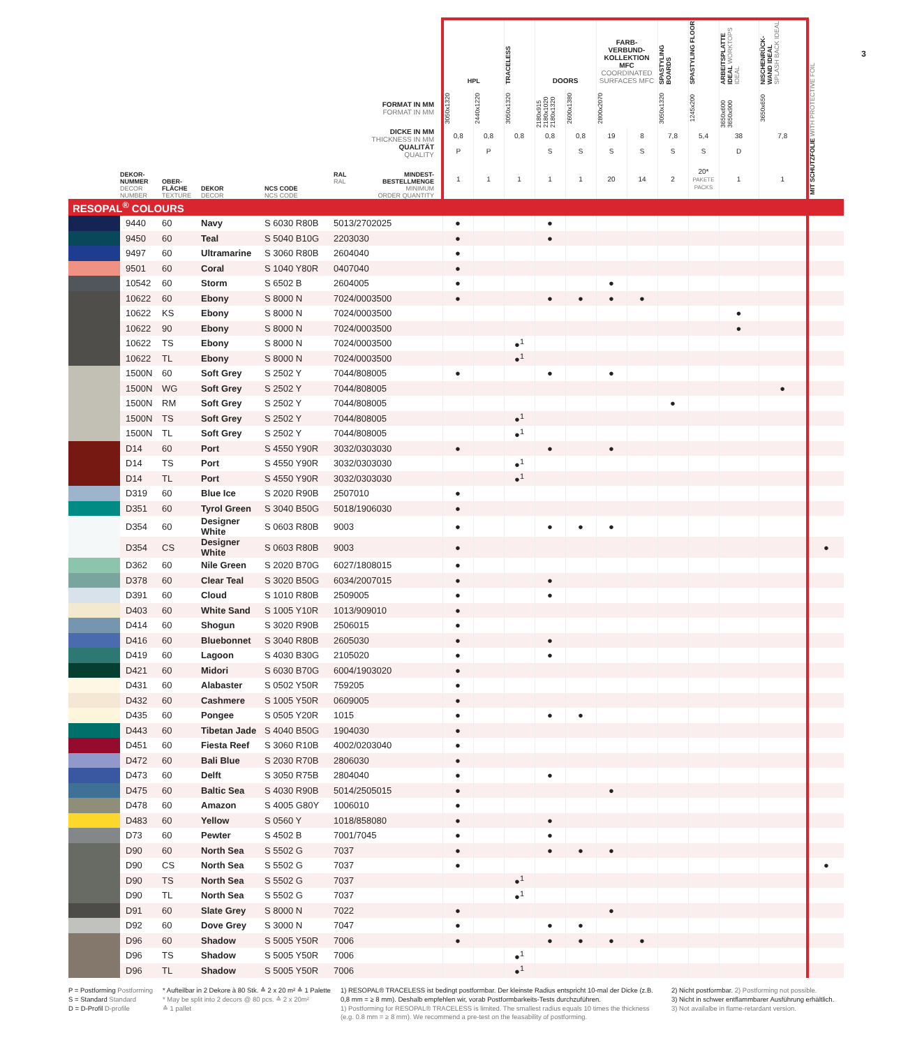3
| | | | | | | HPL | | TRACELESS | DOORS | | FARB- VERBUND- KOLLEKTION MFC COORDINATED SURFACES MFC | | SPASTYLING BOARDS | SPASTYLING FLOOR | ARBEITSPLATTE IDEAL WORKTOPS IDEAL | NISCHENRÜCK-WAND IDEAL SPLASH BACK IDEAL | MIT SCHUTZFOLIE WITH PROTECTIVE FOIL |
| --- | --- | --- | --- | --- | --- | --- | --- | --- | --- | --- | --- | --- | --- | --- | --- | --- | --- |
| FORMAT IN MM FORMAT IN MM | | | | | | 3050x1320 | 2440x1220 | 3050x1320 | 2180x915 2180x1020 2180x1320 | 2600x1380 | 2800x2070 | | 3050x1320 | 1245x200 | 3650x600 3650x900 | 3650x650 | |
| DICKE IN MM THICKNESS IN MM | | | | | | 0,8 | 0,8 | 0,8 | 0,8 | 0,8 | 19 | 8 | 7,8 | 5,4 | 38 | 7,8 | |
| QUALITÄT QUALITY | | | | | | P | P | | S | S | S | S | S | S | D | | |
| | DEKOR- NUMMER DECOR NUMBER | OBER- FLÄCHE TEXTURE | DEKOR DECOR | NCS CODE NCS CODE | RAL RAL MINDEST- BESTELLMENGE MINIMUM ORDER QUANTITY | 1 | 1 | 1 | 1 | 1 | 20 | 14 | 2 | 20* PAKETE PACKS | 1 | 1 | |
| RESOPAL<sup>®</sup> COLOURS | | | | | | | | | | | | | | | | | |
| | 9440 | 60 | Navy | S 6030 R80B | 5013/2702025 | ● | | | ● | | | | | | | | |
| | 9450 | 60 | Teal | S 5040 B10G | 2203030 | ● | | | ● | | | | | | | | |
| | 9497 | 60 | Ultramarine | S 3060 R80B | 2604040 | ● | | | | | | | | | | | |
| | 9501 | 60 | Coral | S 1040 Y80R | 0407040 | ● | | | | | | | | | | | |
| | 10542 | 60 | Storm | S 6502 B | 2604005 | ● | | | | | ● | | | | | | |
| | 10622 | 60 | Ebony | S 8000 N | 7024/0003500 | ● | | | ● | ● | ● | ● | | | | | |
| | 10622 | KS | Ebony | S 8000 N | 7024/0003500 | | | | | | | | | | ● | | |
| | 10622 | 90 | Ebony | S 8000 N | 7024/0003500 | | | | | | | | | | ● | | |
| | 10622 | TS | Ebony | S 8000 N | 7024/0003500 | | | ●<sup>1</sup> | | | | | | | | | |
| | 10622 | TL | Ebony | S 8000 N | 7024/0003500 | | | ●<sup>1</sup> | | | | | | | | | |
| | 1500N | 60 | Soft Grey | S 2502 Y | 7044/808005 | ● | | | ● | | ● | | | | | | |
| | 1500N | WG | Soft Grey | S 2502 Y | 7044/808005 | | | | | | | | | | | ● | |
| | 1500N | RM | Soft Grey | S 2502 Y | 7044/808005 | | | | | | | | ● | | | | |
| | 1500N | TS | Soft Grey | S 2502 Y | 7044/808005 | | | ●<sup>1</sup> | | | | | | | | | |
| | 1500N | TL | Soft Grey | S 2502 Y | 7044/808005 | | | ●<sup>1</sup> | | | | | | | | | |
| | D14 | 60 | Port | S 4550 Y90R | 3032/0303030 | ● | | | ● | | ● | | | | | | |
| | D14 | TS | Port | S 4550 Y90R | 3032/0303030 | | | ●<sup>1</sup> | | | | | | | | | |
| | D14 | TL | Port | S 4550 Y90R | 3032/0303030 | | | ●<sup>1</sup> | | | | | | | | | |
| | D319 | 60 | Blue Ice | S 2020 R90B | 2507010 | ● | | | | | | | | | | | |
| | D351 | 60 | Tyrol Green | S 3040 B50G | 5018/1906030 | ● | | | | | | | | | | | |
| | D354 | 60 | Designer White | S 0603 R80B | 9003 | ● | | | ● | ● | ● | | | | | | |
| | D354 | CS | Designer White | S 0603 R80B | 9003 | ● | | | | | | | | | | | ● |
| | D362 | 60 | Nile Green | S 2020 B70G | 6027/1808015 | ● | | | | | | | | | | | |
| | D378 | 60 | Clear Teal | S 3020 B50G | 6034/2007015 | ● | | | ● | | | | | | | | |
| | D391 | 60 | Cloud | S 1010 R80B | 2509005 | ● | | | ● | | | | | | | | |
| | D403 | 60 | White Sand | S 1005 Y10R | 1013/909010 | ● | | | | | | | | | | | |
| | D414 | 60 | Shogun | S 3020 R90B | 2506015 | ● | | | | | | | | | | | |
| | D416 | 60 | Bluebonnet | S 3040 R80B | 2605030 | ● | | | ● | | | | | | | | |
| | D419 | 60 | Lagoon | S 4030 B30G | 2105020 | ● | | | ● | | | | | | | | |
| | D421 | 60 | Midori | S 6030 B70G | 6004/1903020 | ● | | | | | | | | | | | |
| | D431 | 60 | Alabaster | S 0502 Y50R | 759205 | ● | | | | | | | | | | | |
| | D432 | 60 | Cashmere | S 1005 Y50R | 0609005 | ● | | | | | | | | | | | |
| | D435 | 60 | Pongee | S 0505 Y20R | 1015 | ● | | | ● | ● | | | | | | | |
| | D443 | 60 | Tibetan Jade | S 4040 B50G | 1904030 | ● | | | | | | | | | | | |
| | D451 | 60 | Fiesta Reef | S 3060 R10B | 4002/0203040 | ● | | | | | | | | | | | |
| | D472 | 60 | Bali Blue | S 2030 R70B | 2806030 | ● | | | | | | | | | | | |
| | D473 | 60 | Delft | S 3050 R75B | 2804040 | ● | | | ● | | | | | | | | |
| | D475 | 60 | Baltic Sea | S 4030 R90B | 5014/2505015 | ● | | | | | ● | | | | | | |
| | D478 | 60 | Amazon | S 4005 G80Y | 1006010 | ● | | | | | | | | | | | |
| | D483 | 60 | Yellow | S 0560 Y | 1018/858080 | ● | | | ● | | | | | | | | |
| | D73 | 60 | Pewter | S 4502 B | 7001/7045 | ● | | | ● | | | | | | | | |
| | D90 | 60 | North Sea | S 5502 G | 7037 | ● | | | ● | ● | ● | | | | | | |
| | D90 | CS | North Sea | S 5502 G | 7037 | ● | | | | | | | | | | | ● |
| | D90 | TS | North Sea | S 5502 G | 7037 | | | ●<sup>1</sup> | | | | | | | | | |
| | D90 | TL | North Sea | S 5502 G | 7037 | | | ●<sup>1</sup> | | | | | | | | | |
| | D91 | 60 | Slate Grey | S 8000 N | 7022 | ● | | | | | ● | | | | | | |
| | D92 | 60 | Dove Grey | S 3000 N | 7047 | ● | | | ● | ● | | | | | | | |
| | D96 | 60 | Shadow | S 5005 Y50R | 7006 | ● | | | ● | ● | ● | ● | | | | | |
| | D96 | TS | Shadow | S 5005 Y50R | 7006 | | | ●<sup>1</sup> | | | | | | | | | |
| | D96 | TL | Shadow | S 5005 Y50R | 7006 | | | ●<sup>1</sup> | | | | | | | | | |
P = Postforming Postforming
S = Standard Standard
D = D-Profil D-profile
* Aufteilbar in 2 Dekore à 80 Stk. ≙ 2 x 20 m² ≙ 1 Palette
* May be split into 2 decors @ 80 pcs. ≙ 2 x 20m²
≙ 1 pallet
1) RESOPAL® TRACELESS ist bedingt postformbar. Der kleinste Radius entspricht 10-mal der Dicke (z.B. 0,8 mm = ≥ 8 mm). Deshalb empfehlen wir, vorab Postformbarkeits-Tests durchzuführen.
1) Postforming for RESOPAL® TRACELESS is limited. The smallest radius equals 10 times the thickness (e.g. 0.8 mm = ≥ 8 mm). We recommend a pre-test on the feasability of postforming.
2) Nicht postformbar. 2) Postforming not possible.
3) Nicht in schwer entflammbarer Ausführung erhältlich.
3) Not availalbe in flame-retardant version.